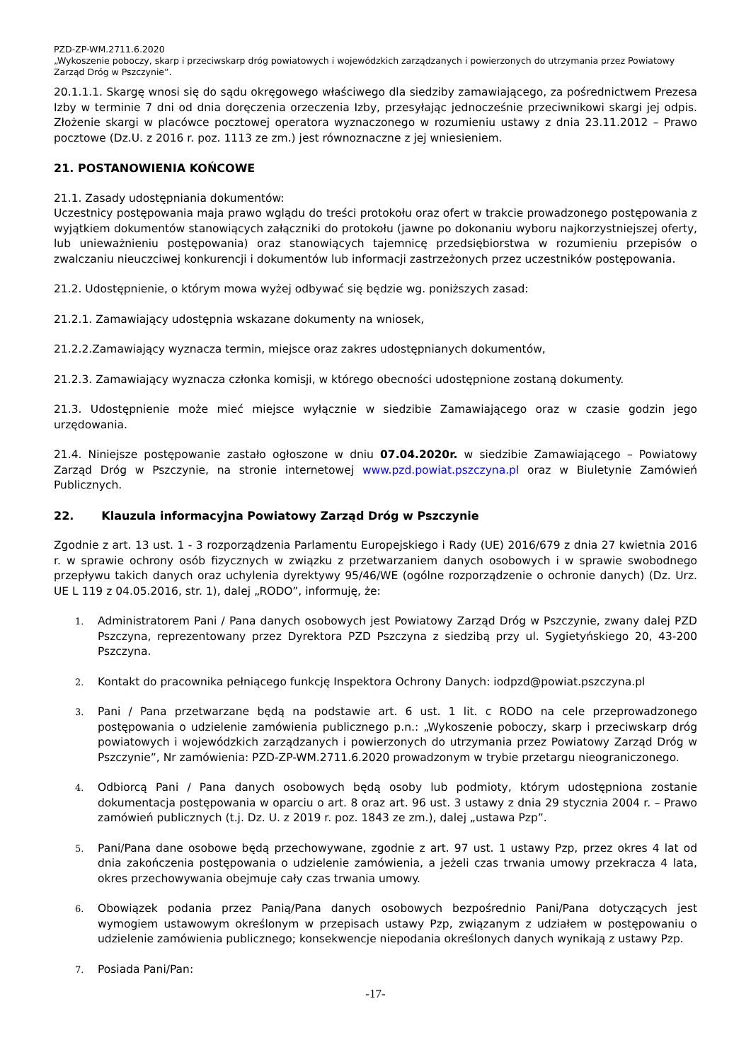PZD-ZP-WM.2711.6.2020
„Wykoszenie poboczy, skarp i przeciwskarp dróg powiatowych i wojewódzkich zarządzanych i powierzonych do utrzymania przez Powiatowy Zarząd Dróg w Pszczynie”.
20.1.1.1. Skargę wnosi się do sądu okręgowego właściwego dla siedziby zamawiającego, za pośrednictwem Prezesa Izby w terminie 7 dni od dnia doręczenia orzeczenia Izby, przesyłając jednocześnie przeciwnikowi skargi jej odpis. Złożenie skargi w placówce pocztowej operatora wyznaczonego w rozumieniu ustawy z dnia 23.11.2012 – Prawo pocztowe (Dz.U. z 2016 r. poz. 1113 ze zm.) jest równoznaczne z jej wniesieniem.
21. POSTANOWIENIA KOŃCOWE
21.1. Zasady udostępniania dokumentów:
Uczestnicy postępowania maja prawo wglądu do treści protokołu oraz ofert w trakcie prowadzonego postępowania z wyjątkiem dokumentów stanowiących załączniki do protokołu (jawne po dokonaniu wyboru najkorzystniejszej oferty, lub unieważnieniu postępowania) oraz stanowiących tajemnicę przedsiębiorstwa w rozumieniu przepisów o zwalczaniu nieuczciwej konkurencji i dokumentów lub informacji zastrzeżonych przez uczestników postępowania.
21.2. Udostępnienie, o którym mowa wyżej odbywać się będzie wg. poniższych zasad:
21.2.1. Zamawiający udostępnia wskazane dokumenty na wniosek,
21.2.2.Zamawiający wyznacza termin, miejsce oraz zakres udostępnianych dokumentów,
21.2.3. Zamawiający wyznacza członka komisji, w którego obecności udostępnione zostaną dokumenty.
21.3. Udostępnienie może mieć miejsce wyłącznie w siedzibie Zamawiającego oraz w czasie godzin jego urzędowania.
21.4. Niniejsze postępowanie zastało ogłoszone w dniu 07.04.2020r. w siedzibie Zamawiającego – Powiatowy Zarząd Dróg w Pszczynie, na stronie internetowej www.pzd.powiat.pszczyna.pl oraz w Biuletynie Zamówień Publicznych.
22. Klauzula informacyjna Powiatowy Zarząd Dróg w Pszczynie
Zgodnie z art. 13 ust. 1 - 3 rozporządzenia Parlamentu Europejskiego i Rady (UE) 2016/679 z dnia 27 kwietnia 2016 r. w sprawie ochrony osób fizycznych w związku z przetwarzaniem danych osobowych i w sprawie swobodnego przepływu takich danych oraz uchylenia dyrektywy 95/46/WE (ogólne rozporządzenie o ochronie danych) (Dz. Urz. UE L 119 z 04.05.2016, str. 1), dalej „RODO”, informuję, że:
1. Administratorem Pani / Pana danych osobowych jest Powiatowy Zarząd Dróg w Pszczynie, zwany dalej PZD Pszczyna, reprezentowany przez Dyrektora PZD Pszczyna z siedzibą przy ul. Sygietyńskiego 20, 43-200 Pszczyna.
2. Kontakt do pracownika pełniącego funkcję Inspektora Ochrony Danych: iodpzd@powiat.pszczyna.pl
3. Pani / Pana przetwarzane będą na podstawie art. 6 ust. 1 lit. c RODO na cele przeprowadzonego postępowania o udzielenie zamówienia publicznego p.n.: „Wykoszenie poboczy, skarp i przeciwskarp dróg powiatowych i wojewódzkich zarządzanych i powierzonych do utrzymania przez Powiatowy Zarząd Dróg w Pszczynie”, Nr zamówienia: PZD-ZP-WM.2711.6.2020 prowadzonym w trybie przetargu nieograniczonego.
4. Odbiorcą Pani / Pana danych osobowych będą osoby lub podmioty, którym udostępniona zostanie dokumentacja postępowania w oparciu o art. 8 oraz art. 96 ust. 3 ustawy z dnia 29 stycznia 2004 r. – Prawo zamówień publicznych (t.j. Dz. U. z 2019 r. poz. 1843 ze zm.), dalej „ustawa Pzp”.
5. Pani/Pana dane osobowe będą przechowywane, zgodnie z art. 97 ust. 1 ustawy Pzp, przez okres 4 lat od dnia zakończenia postępowania o udzielenie zamówienia, a jeżeli czas trwania umowy przekracza 4 lata, okres przechowywania obejmuje cały czas trwania umowy.
6. Obowiązek podania przez Panią/Pana danych osobowych bezpośrednio Pani/Pana dotyczących jest wymogiem ustawowym określonym w przepisach ustawy Pzp, związanym z udziałem w postępowaniu o udzielenie zamówienia publicznego; konsekwencje niepodania określonych danych wynikają z ustawy Pzp.
7. Posiada Pani/Pan:
-17-